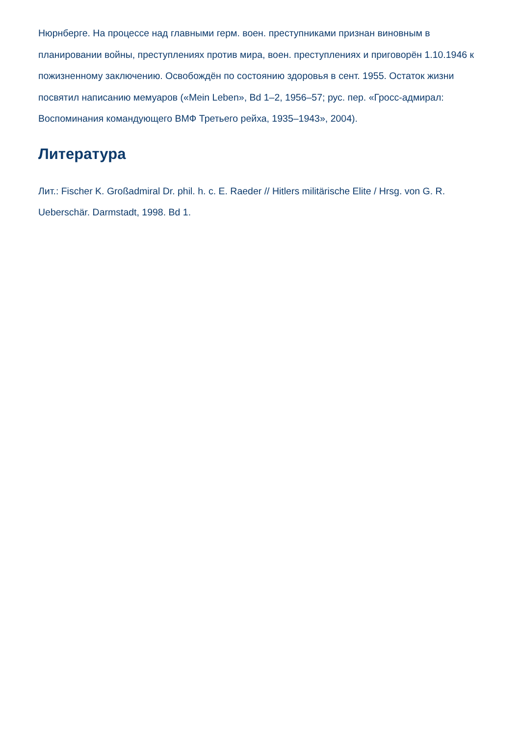Нюрнберге. На процессе над главными герм. воен. преступниками признан виновным в планировании войны, преступлениях против мира, воен. преступлениях и приговорён 1.10.1946 к пожизненному заключению. Освобождён по состоянию здоровья в сент. 1955. Остаток жизни посвятил написанию мемуаров («Mein Leben», Bd 1–2, 1956–57; рус. пер. «Гросс-адмирал: Воспоминания командующего ВМФ Третьего рейха, 1935–1943», 2004).
Литература
Лит.: Fischer K. Großadmiral Dr. phil. h. c. E. Raeder // Hitlers militärische Elite / Hrsg. von G. R. Ueberschär. Darmstadt, 1998. Bd 1.